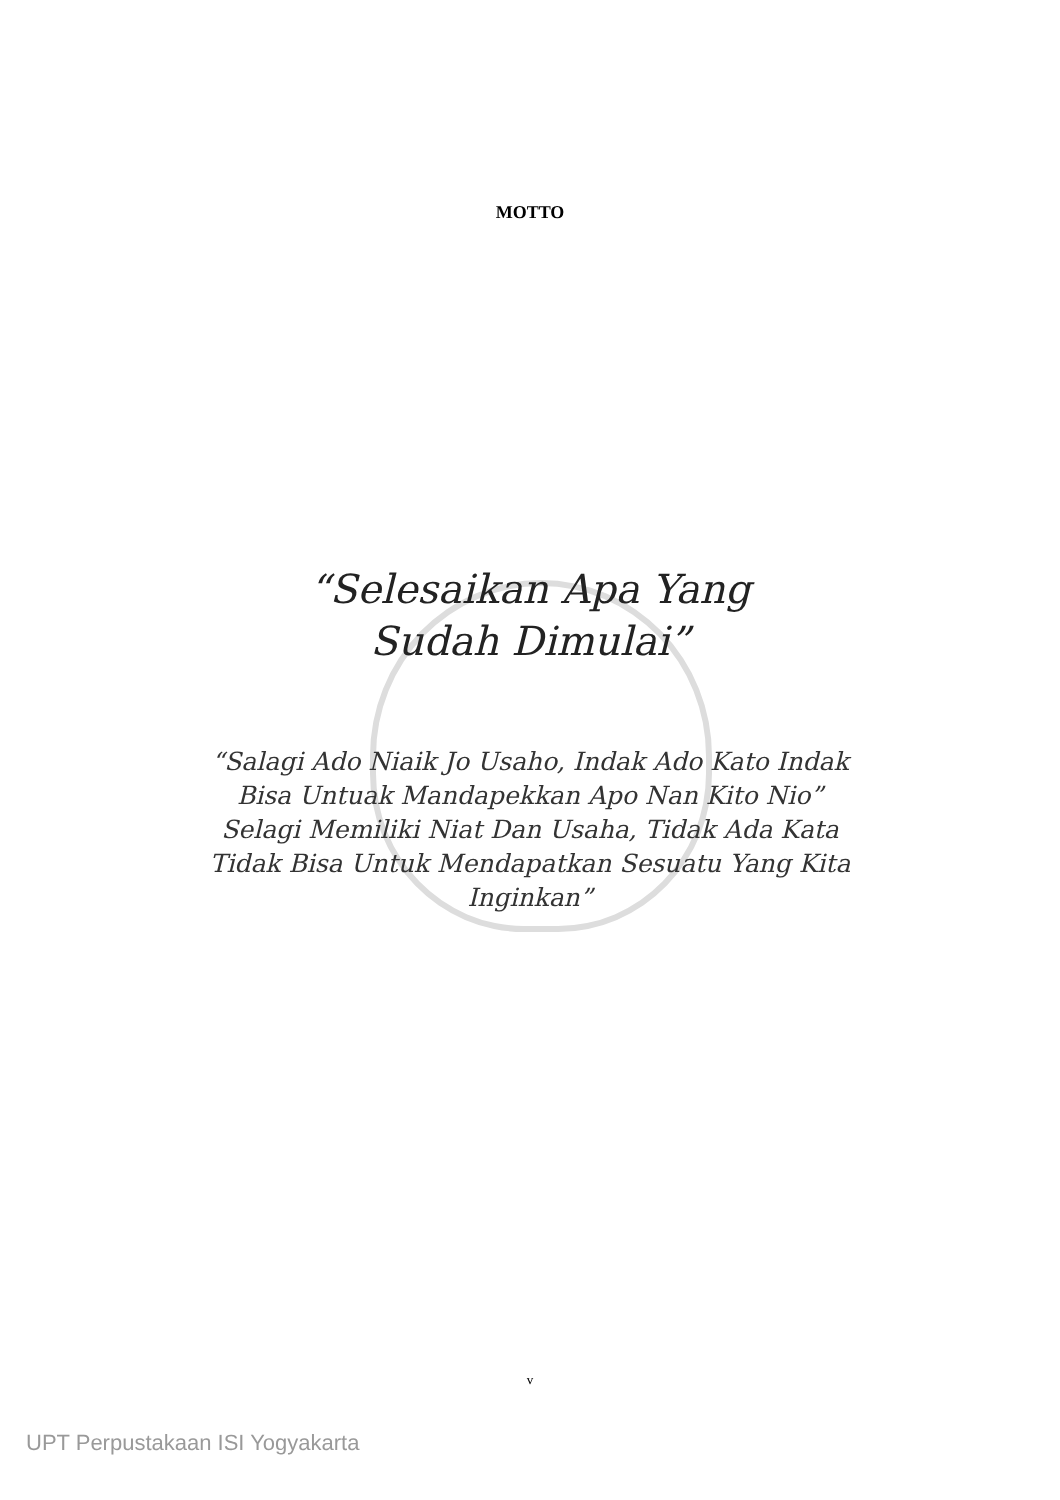MOTTO
“Selesaikan Apa Yang Sudah Dimulai”
“Salagi Ado Niaik Jo Usaho, Indak Ado Kato Indak Bisa Untuak Mandapekkan Apo Nan Kito Nio”
Selagi Memiliki Niat Dan Usaha, Tidak Ada Kata Tidak Bisa Untuk Mendapatkan Sesuatu Yang Kita Inginkan”
v
UPT Perpustakaan ISI Yogyakarta